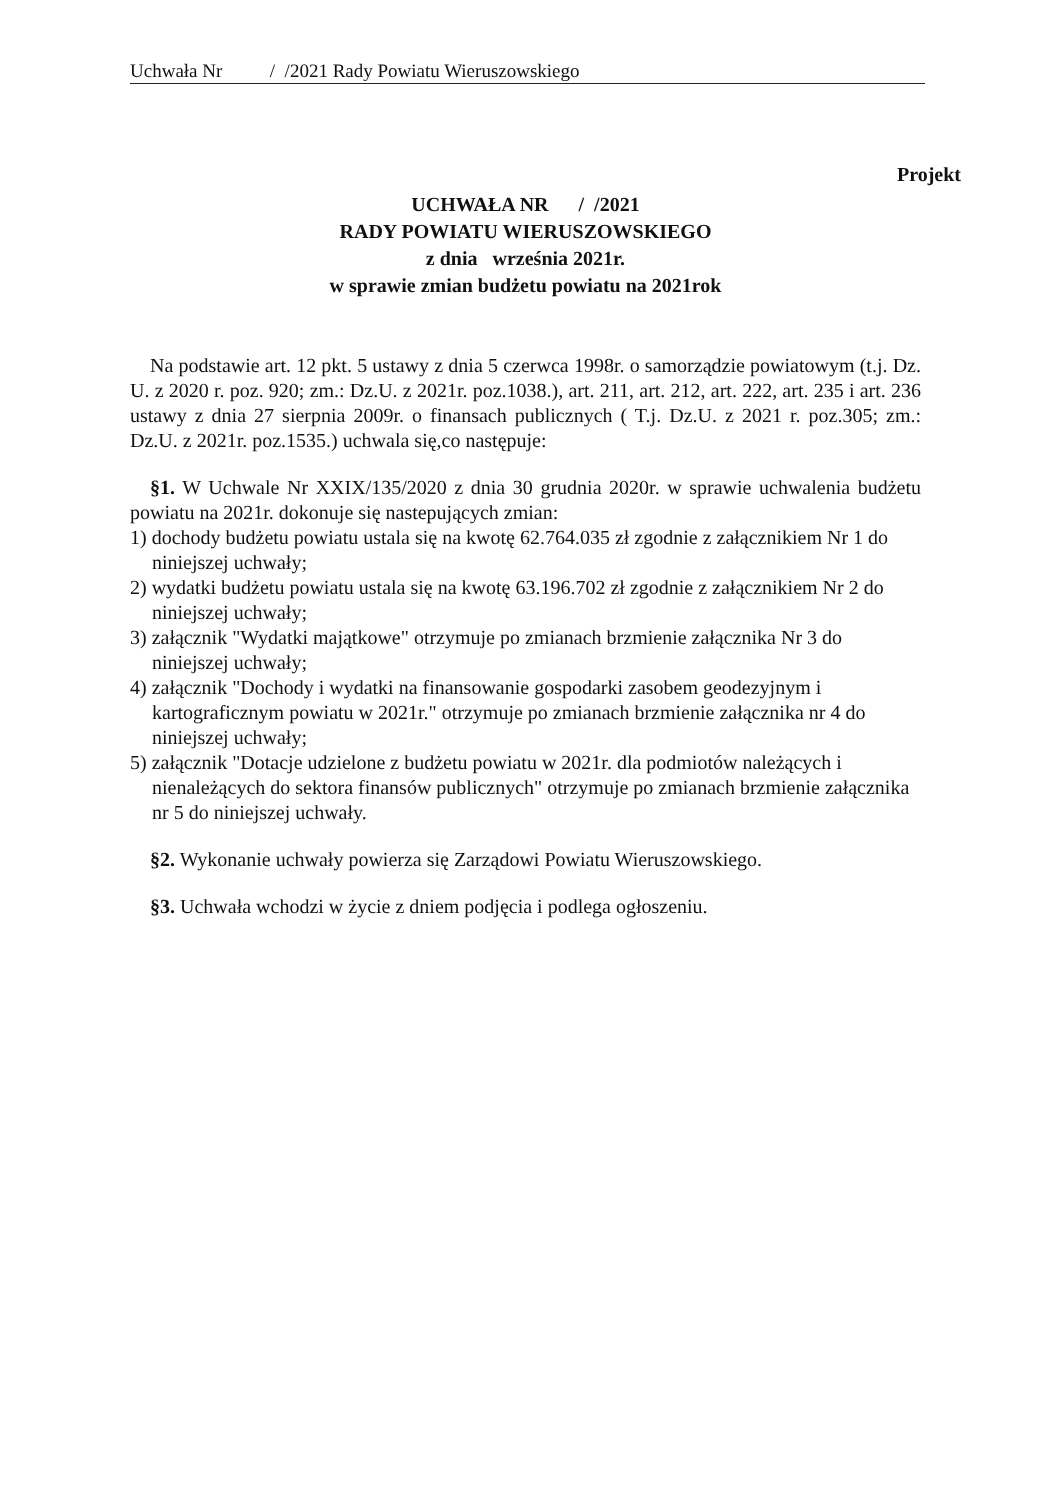Uchwała Nr / /2021 Rady Powiatu Wieruszowskiego
Projekt
UCHWAŁA NR / /2021
RADY POWIATU WIERUSZOWSKIEGO
z dnia września 2021r.
w sprawie zmian budżetu powiatu na 2021rok
Na podstawie art. 12 pkt. 5 ustawy z dnia 5 czerwca 1998r. o samorządzie powiatowym (t.j. Dz. U. z 2020 r. poz. 920; zm.: Dz.U. z 2021r. poz.1038.), art. 211, art. 212, art. 222, art. 235 i art. 236 ustawy z dnia 27 sierpnia 2009r. o finansach publicznych ( T.j. Dz.U. z 2021 r. poz.305; zm.: Dz.U. z 2021r. poz.1535.) uchwala się,co następuje:
§1. W Uchwale Nr XXIX/135/2020 z dnia 30 grudnia 2020r. w sprawie uchwalenia budżetu powiatu na 2021r. dokonuje się nastepujących zmian:
1) dochody budżetu powiatu ustala się na kwotę 62.764.035 zł zgodnie z załącznikiem Nr 1 do niniejszej uchwały;
2) wydatki budżetu powiatu ustala się na kwotę 63.196.702 zł zgodnie z załącznikiem Nr 2 do niniejszej uchwały;
3) załącznik "Wydatki majątkowe" otrzymuje po zmianach brzmienie załącznika Nr 3 do niniejszej uchwały;
4) załącznik "Dochody i wydatki na finansowanie gospodarki zasobem geodezyjnym i kartograficznym powiatu w 2021r." otrzymuje po zmianach brzmienie załącznika nr 4 do niniejszej uchwały;
5) załącznik "Dotacje udzielone z budżetu powiatu w 2021r. dla podmiotów należących i nienależących do sektora finansów publicznych" otrzymuje po zmianach brzmienie załącznika nr 5 do niniejszej uchwały.
§2. Wykonanie uchwały powierza się Zarządowi Powiatu Wieruszowskiego.
§3. Uchwała wchodzi w życie z dniem podjęcia i podlega ogłoszeniu.